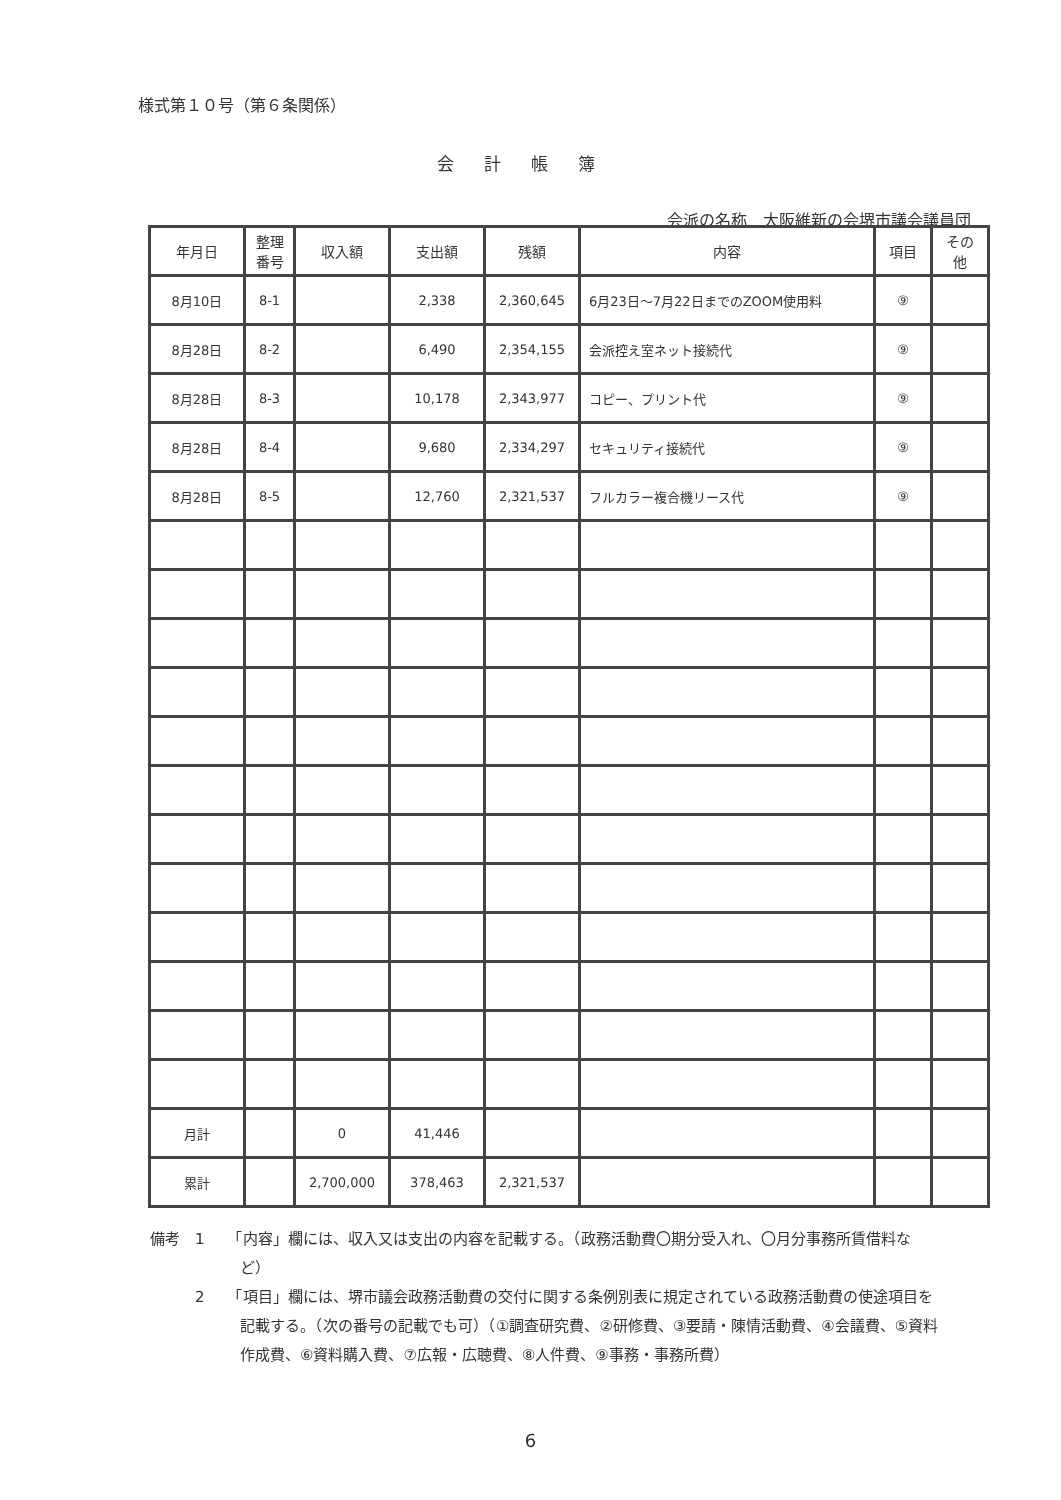様式第１０号（第６条関係）
会計帳簿
会派の名称　大阪維新の会堺市議会議員団
| 年月日 | 整理 番号 | 収入額 | 支出額 | 残額 | 内容 | 項目 | その 他 |
| --- | --- | --- | --- | --- | --- | --- | --- |
| 8月10日 | 8-1 | | 2,338 | 2,360,645 | 6月23日～7月22日までのZOOM使用料 | ⑨ | |
| 8月28日 | 8-2 | | 6,490 | 2,354,155 | 会派控え室ネット接続代 | ⑨ | |
| 8月28日 | 8-3 | | 10,178 | 2,343,977 | コピー、プリント代 | ⑨ | |
| 8月28日 | 8-4 | | 9,680 | 2,334,297 | セキュリティ接続代 | ⑨ | |
| 8月28日 | 8-5 | | 12,760 | 2,321,537 | フルカラー複合機リース代 | ⑨ | |
| 月計 | | 0 | 41,446 | | | | |
| 累計 | | 2,700,000 | 378,463 | 2,321,537 | | | |
備考　1　　「内容」欄には、収入又は支出の内容を記載する。（政務活動費〇期分受入れ、〇月分事務所賃借料など）
　　　2　　「項目」欄には、堺市議会政務活動費の交付に関する条例別表に規定されている政務活動費の使途項目を記載する。（次の番号の記載でも可）（①調査研究費、②研修費、③要請・陳情活動費、④会議費、⑤資料作成費、⑥資料購入費、⑦広報・広聴費、⑧人件費、⑨事務・事務所費）
6